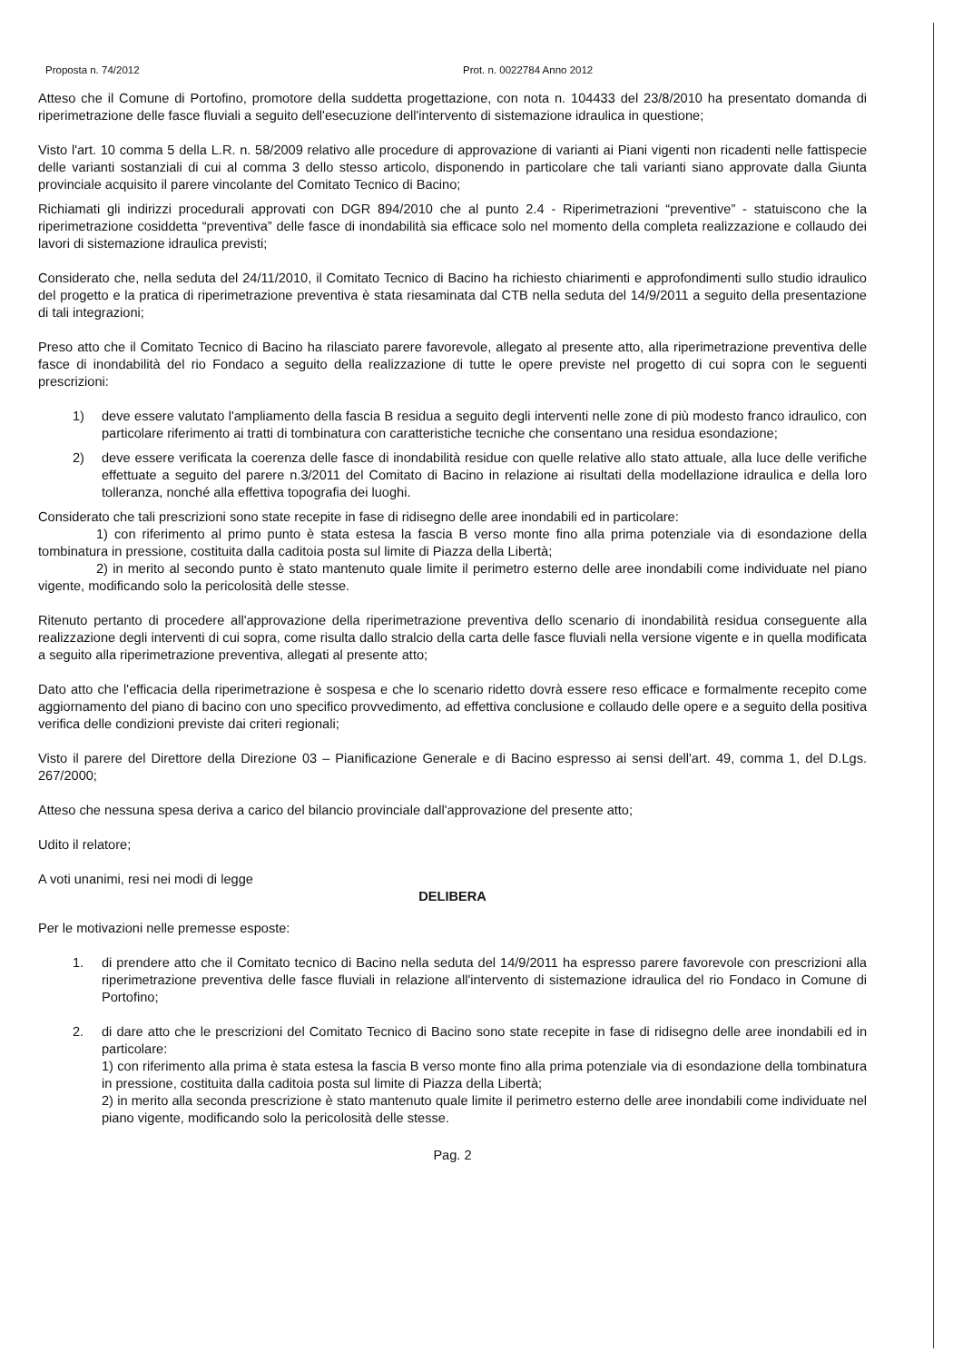Proposta n. 74/2012 Prot. n. 0022784 Anno 2012
Atteso che il Comune di Portofino, promotore della suddetta progettazione, con nota n. 104433 del 23/8/2010 ha presentato domanda di riperimetrazione delle fasce fluviali a seguito dell'esecuzione dell'intervento di sistemazione idraulica in questione;
Visto l'art. 10 comma 5 della L.R. n. 58/2009 relativo alle procedure di approvazione di varianti ai Piani vigenti non ricadenti nelle fattispecie delle varianti sostanziali di cui al comma 3 dello stesso articolo, disponendo in particolare che tali varianti siano approvate dalla Giunta provinciale acquisito il parere vincolante del Comitato Tecnico di Bacino;
Richiamati gli indirizzi procedurali approvati con DGR 894/2010 che al punto 2.4 - Riperimetrazioni “preventive” - statuiscono che la riperimetrazione cosiddetta “preventiva” delle fasce di inondabilità sia efficace solo nel momento della completa realizzazione e collaudo dei lavori di sistemazione idraulica previsti;
Considerato che, nella seduta del 24/11/2010, il Comitato Tecnico di Bacino ha richiesto chiarimenti e approfondimenti sullo studio idraulico del progetto e la pratica di riperimetrazione preventiva è stata riesaminata dal CTB nella seduta del 14/9/2011 a seguito della presentazione di tali integrazioni;
Preso atto che il Comitato Tecnico di Bacino ha rilasciato parere favorevole, allegato al presente atto, alla riperimetrazione preventiva delle fasce di inondabilità del rio Fondaco a seguito della realizzazione di tutte le opere previste nel progetto di cui sopra con le seguenti prescrizioni:
1) deve essere valutato l'ampliamento della fascia B residua a seguito degli interventi nelle zone di più modesto franco idraulico, con particolare riferimento ai tratti di tombinatura con caratteristiche tecniche che consentano una residua esondazione;
2) deve essere verificata la coerenza delle fasce di inondabilità residue con quelle relative allo stato attuale, alla luce delle verifiche effettuate a seguito del parere n.3/2011 del Comitato di Bacino in relazione ai risultati della modellazione idraulica e della loro tolleranza, nonché alla effettiva topografia dei luoghi.
Considerato che tali prescrizioni sono state recepite in fase di ridisegno delle aree inondabili ed in particolare:
1) con riferimento al primo punto è stata estesa la fascia B verso monte fino alla prima potenziale via di esondazione della tombinatura in pressione, costituita dalla caditoia posta sul limite di Piazza della Libertà;
2) in merito al secondo punto è stato mantenuto quale limite il perimetro esterno delle aree inondabili come individuate nel piano vigente, modificando solo la pericolosità delle stesse.
Ritenuto pertanto di procedere all'approvazione della riperimetrazione preventiva dello scenario di inondabilità residua conseguente alla realizzazione degli interventi di cui sopra, come risulta dallo stralcio della carta delle fasce fluviali nella versione vigente e in quella modificata a seguito alla riperimetrazione preventiva, allegati al presente atto;
Dato atto che l'efficacia della riperimetrazione è sospesa e che lo scenario ridetto dovrà essere reso efficace e formalmente recepito come aggiornamento del piano di bacino con uno specifico provvedimento, ad effettiva conclusione e collaudo delle opere e a seguito della positiva verifica delle condizioni previste dai criteri regionali;
Visto il parere del Direttore della Direzione 03 – Pianificazione Generale e di Bacino espresso ai sensi dell'art. 49, comma 1, del D.Lgs. 267/2000;
Atteso che nessuna spesa deriva a carico del bilancio provinciale dall'approvazione del presente atto;
Udito il relatore;
A voti unanimi, resi nei modi di legge
DELIBERA
Per le motivazioni nelle premesse esposte:
1. di prendere atto che il Comitato tecnico di Bacino nella seduta del 14/9/2011 ha espresso parere favorevole con prescrizioni alla riperimetrazione preventiva delle fasce fluviali in relazione all'intervento di sistemazione idraulica del rio Fondaco in Comune di Portofino;
2. di dare atto che le prescrizioni del Comitato Tecnico di Bacino sono state recepite in fase di ridisegno delle aree inondabili ed in particolare:
1) con riferimento alla prima è stata estesa la fascia B verso monte fino alla prima potenziale via di esondazione della tombinatura in pressione, costituita dalla caditoia posta sul limite di Piazza della Libertà;
2) in merito alla seconda prescrizione è stato mantenuto quale limite il perimetro esterno delle aree inondabili come individuate nel piano vigente, modificando solo la pericolosità delle stesse.
Pag. 2